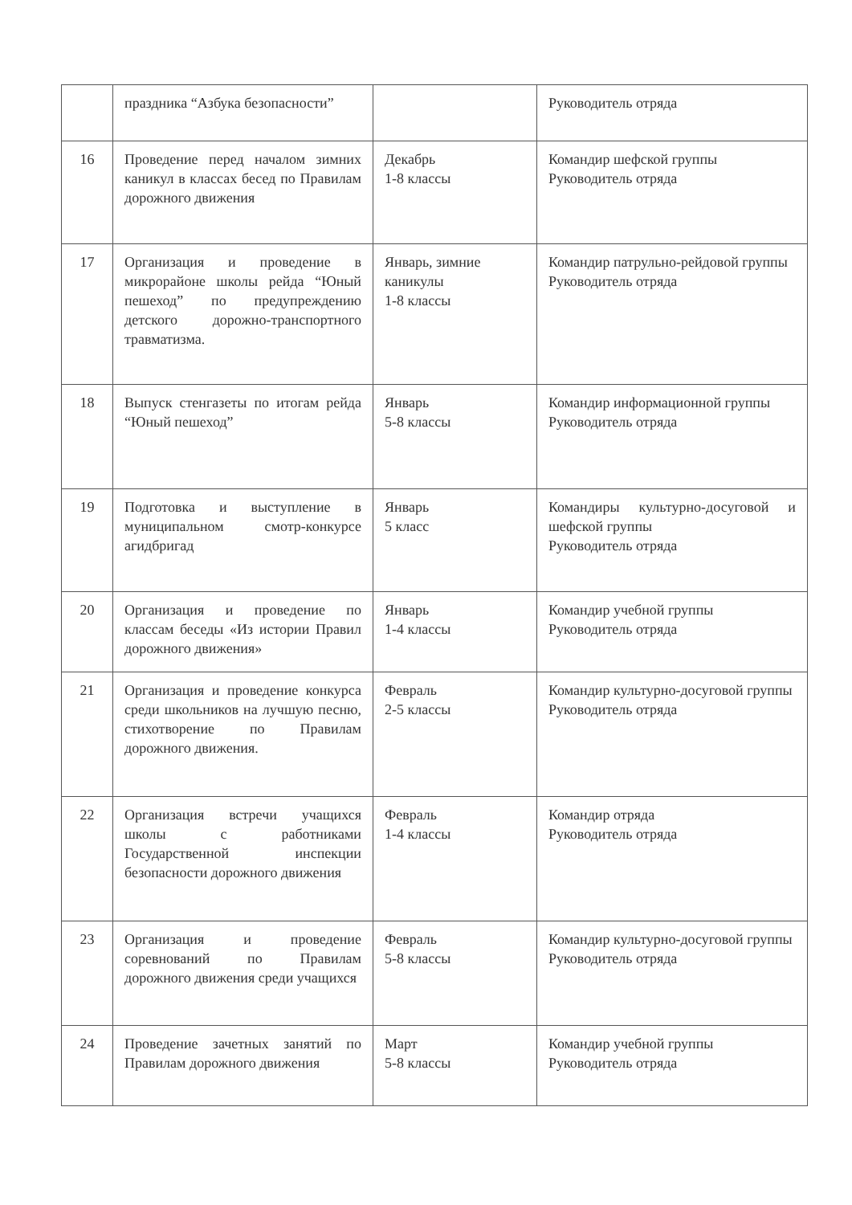| | праздника “Азбука безопасности” | | Руководитель отряда |
| 16 | Проведение перед началом зимних каникул в классах бесед по Правилам дорожного движения | Декабрь 1-8 классы | Командир шефской группы Руководитель отряда |
| 17 | Организация и проведение в микрорайоне школы рейда “Юный пешеход” по предупреждению детского дорожно-транспортного травматизма. | Январь, зимние каникулы 1-8 классы | Командир патрульно-рейдовой группы Руководитель отряда |
| 18 | Выпуск стенгазеты по итогам рейда “Юный пешеход” | Январь 5-8 классы | Командир информационной группы Руководитель отряда |
| 19 | Подготовка и выступление в муниципальном смотр-конкурсе агидбригад | Январь 5 класс | Командиры культурно-досуговой и шефской группы Руководитель отряда |
| 20 | Организация и проведение по классам беседы «Из истории Правил дорожного движения» | Январь 1-4 классы | Командир учебной группы Руководитель отряда |
| 21 | Организация и проведение конкурса среди школьников на лучшую песню, стихотворение по Правилам дорожного движения. | Февраль 2-5 классы | Командир культурно-досуговой группы Руководитель отряда |
| 22 | Организация встречи учащихся школы с работниками Государственной инспекции безопасности дорожного движения | Февраль 1-4 классы | Командир отряда Руководитель отряда |
| 23 | Организация и проведение соревнований по Правилам дорожного движения среди учащихся | Февраль 5-8 классы | Командир культурно-досуговой группы Руководитель отряда |
| 24 | Проведение зачетных занятий по Правилам дорожного движения | Март 5-8 классы | Командир учебной группы Руководитель отряда |